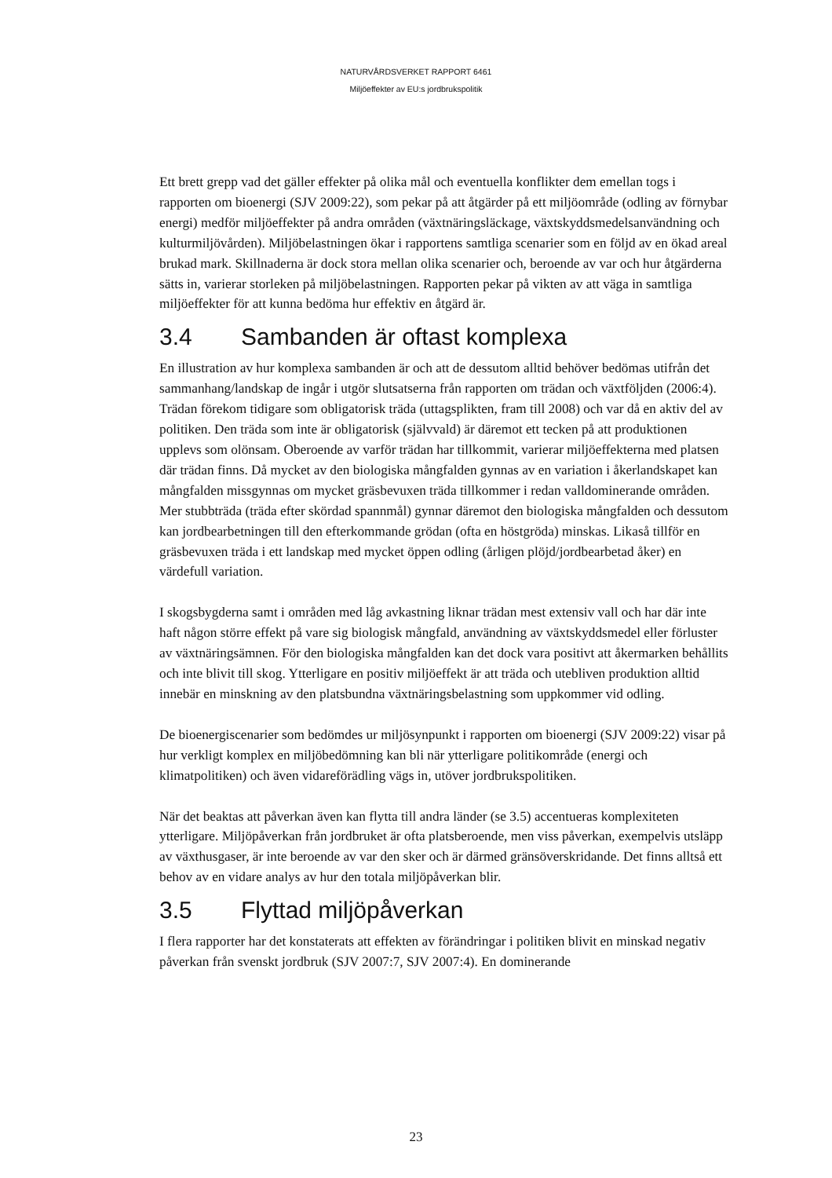NATURVÅRDSVERKET RAPPORT 6461
Miljöeffekter av EU:s jordbrukspolitik
Ett brett grepp vad det gäller effekter på olika mål och eventuella konflikter dem emellan togs i rapporten om bioenergi (SJV 2009:22), som pekar på att åtgärder på ett miljöområde (odling av förnybar energi) medför miljöeffekter på andra områden (växtnäringsläckage, växtskyddsmedelsanvändning och kulturmiljövården). Miljöbelastningen ökar i rapportens samtliga scenarier som en följd av en ökad areal brukad mark. Skillnaderna är dock stora mellan olika scenarier och, beroende av var och hur åtgärderna sätts in, varierar storleken på miljöbelastningen. Rapporten pekar på vikten av att väga in samtliga miljöeffekter för att kunna bedöma hur effektiv en åtgärd är.
3.4 Sambanden är oftast komplexa
En illustration av hur komplexa sambanden är och att de dessutom alltid behöver bedömas utifrån det sammanhang/landskap de ingår i utgör slutsatserna från rapporten om trädan och växtföljden (2006:4). Trädan förekom tidigare som obligatorisk träda (uttagsplikten, fram till 2008) och var då en aktiv del av politiken. Den träda som inte är obligatorisk (självvald) är däremot ett tecken på att produktionen upplevs som olönsam. Oberoende av varför trädan har tillkommit, varierar miljöeffekterna med platsen där trädan finns. Då mycket av den biologiska mångfalden gynnas av en variation i åkerlandskapet kan mångfalden missgynnas om mycket gräsbevuxen träda tillkommer i redan valldominerande områden. Mer stubbträda (träda efter skördad spannmål) gynnar däremot den biologiska mångfalden och dessutom kan jordbearbetningen till den efterkommande grödan (ofta en höstgröda) minskas. Likaså tillför en gräsbevuxen träda i ett landskap med mycket öppen odling (årligen plöjd/jordbearbetad åker) en värdefull variation.
I skogsbygderna samt i områden med låg avkastning liknar trädan mest extensiv vall och har där inte haft någon större effekt på vare sig biologisk mångfald, användning av växtskyddsmedel eller förluster av växtnäringsämnen. För den biologiska mångfalden kan det dock vara positivt att åkermarken behållits och inte blivit till skog. Ytterligare en positiv miljöeffekt är att träda och utebliven produktion alltid innebär en minskning av den platsbundna växtnäringsbelastning som uppkommer vid odling.
De bioenergiscenarier som bedömdes ur miljösynpunkt i rapporten om bioenergi (SJV 2009:22) visar på hur verkligt komplex en miljöbedömning kan bli när ytterligare politikområde (energi och klimatpolitiken) och även vidareförädling vägs in, utöver jordbrukspolitiken.
När det beaktas att påverkan även kan flytta till andra länder (se 3.5) accentueras komplexiteten ytterligare. Miljöpåverkan från jordbruket är ofta platsberoende, men viss påverkan, exempelvis utsläpp av växthusgaser, är inte beroende av var den sker och är därmed gränsöverskridande. Det finns alltså ett behov av en vidare analys av hur den totala miljöpåverkan blir.
3.5 Flyttad miljöpåverkan
I flera rapporter har det konstaterats att effekten av förändringar i politiken blivit en minskad negativ påverkan från svenskt jordbruk (SJV 2007:7, SJV 2007:4). En dominerande
23